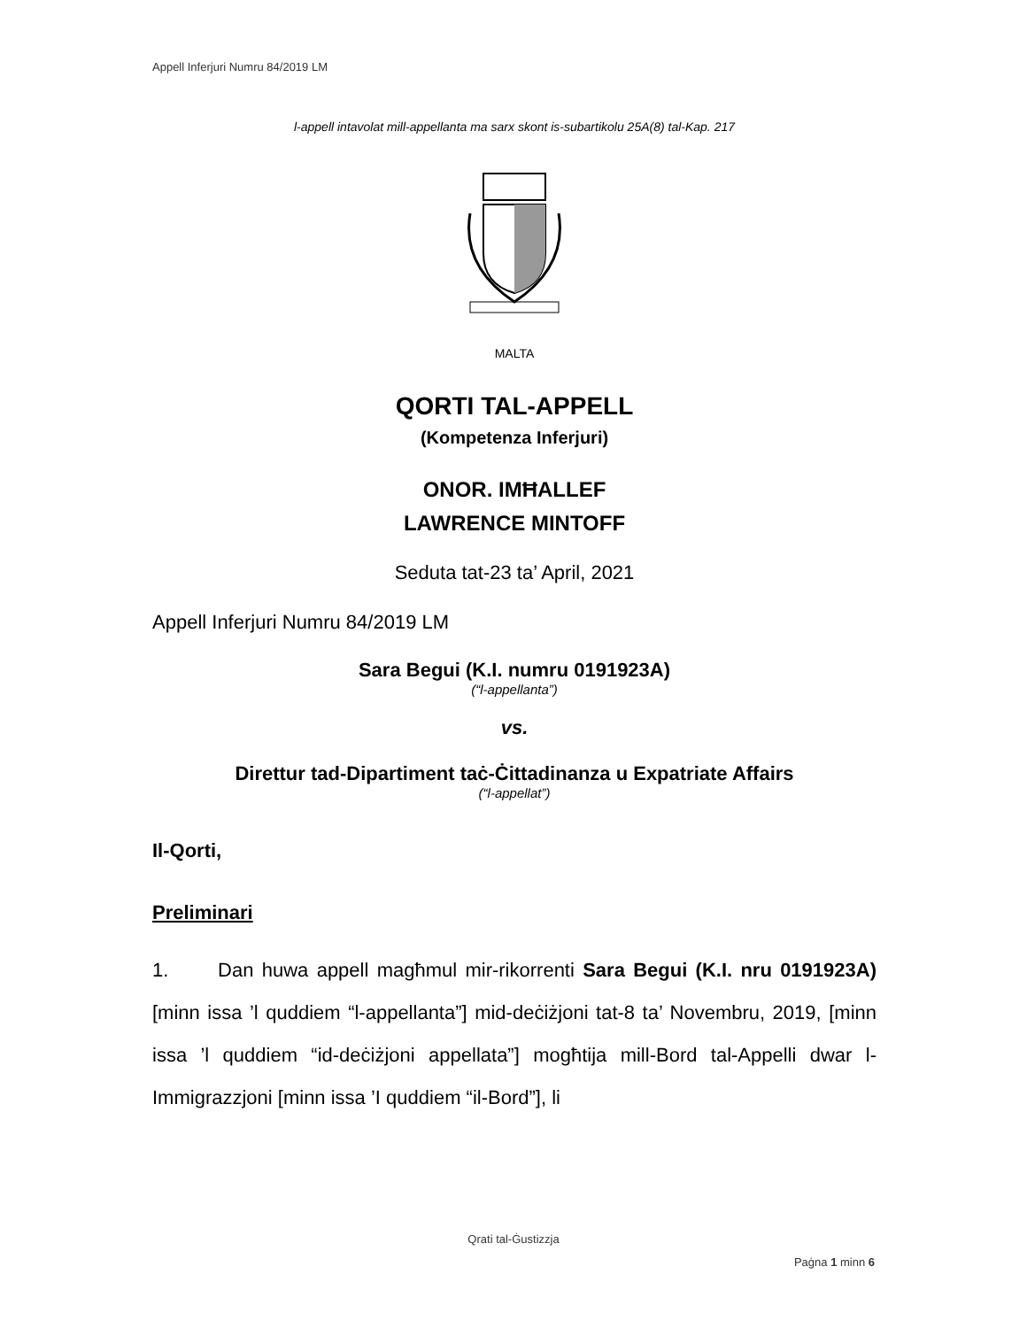Appell Inferjuri Numru 84/2019 LM
l-appell intavolat mill-appellanta ma sarx skont is-subartikolu 25A(8) tal-Kap. 217
MALTA
QORTI TAL-APPELL
(Kompetenza Inferjuri)
ONOR. IMĦALLEF
LAWRENCE MINTOFF
Seduta tat-23 ta’ April, 2021
Appell Inferjuri Numru 84/2019 LM
Sara Begui (K.I. numru 0191923A)
(“l-appellanta”)
vs.
Direttur tad-Dipartiment taċ-Ċittadinanza u Expatriate Affairs
(“l-appellat”)
Il-Qorti,
Preliminari
1. Dan huwa appell magħmul mir-rikorrenti Sara Begui (K.I. nru 0191923A) [minn issa ’l quddiem “l-appellanta”] mid-deċiżjoni tat-8 ta’ Novembru, 2019, [minn issa ’l quddiem “id-deċiżjoni appellata”] mogħtija mill-Bord tal-Appelli dwar l-Immigrazzjoni [minn issa ’I quddiem “il-Bord”], li
Qrati tal-Ġustizzja
Paġna 1 minn 6